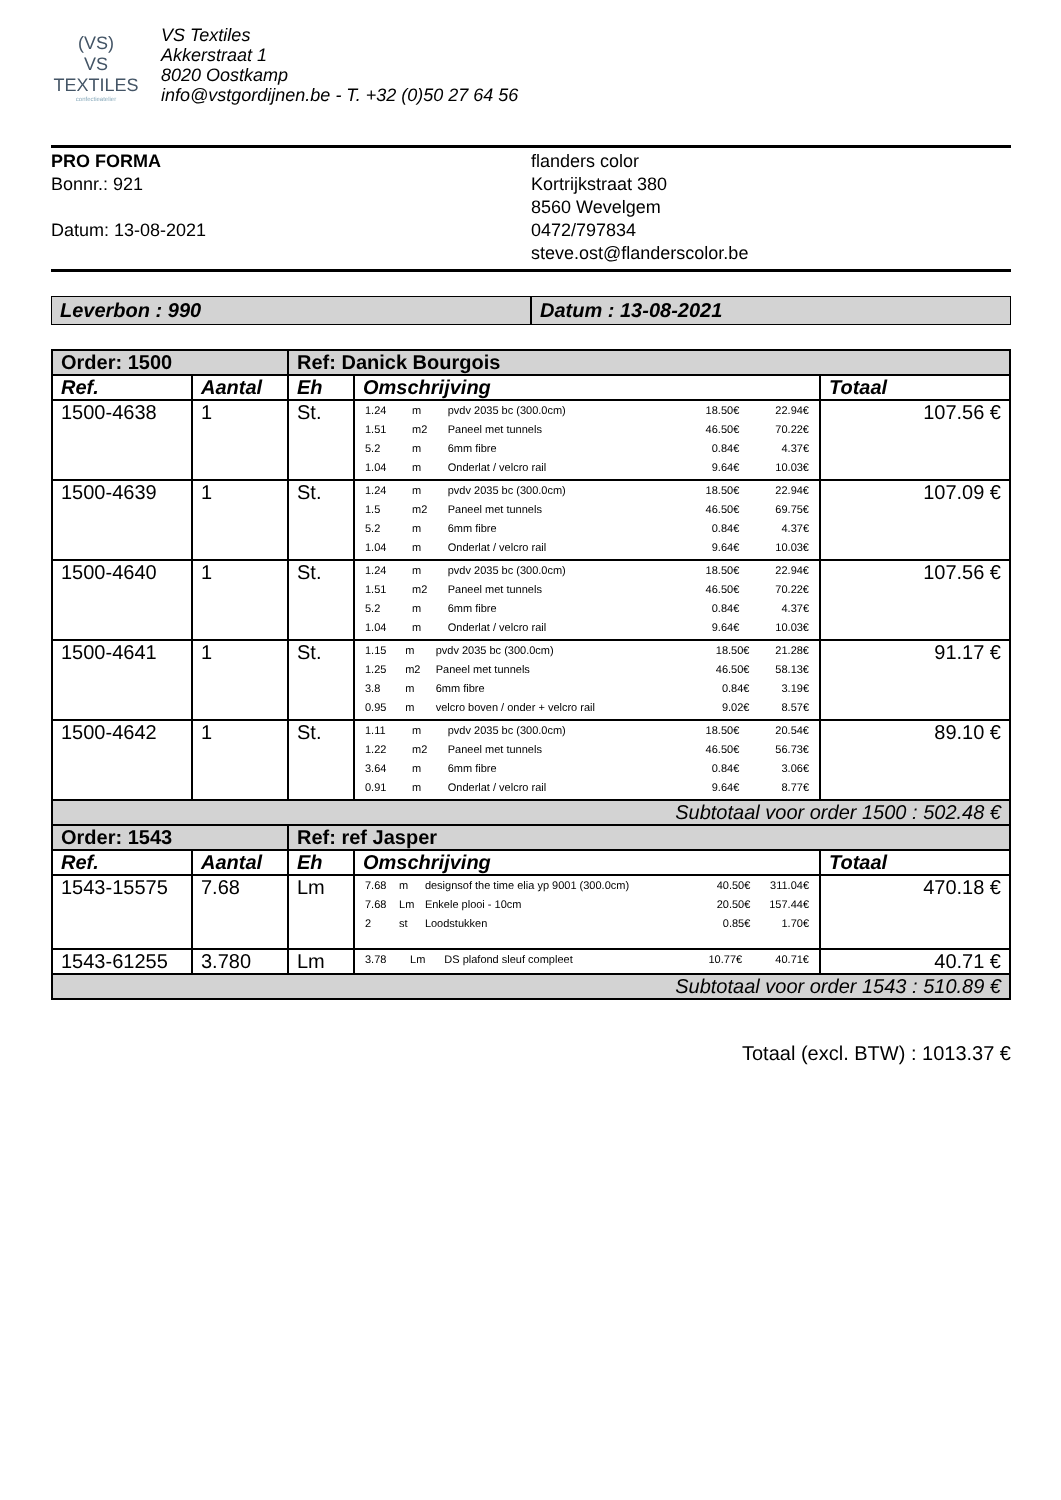(VS)
VS TEXTILES
confectieatelier
VS Textiles
Akkerstraat 1
8020 Oostkamp
info@vstgordijnen.be - T. +32 (0)50 27 64 56
PRO FORMA
Bonnr.: 921
Datum: 13-08-2021
flanders color
Kortrijkstraat 380
8560 Wevelgem
0472/797834
steve.ost@flanderscolor.be
Leverbon : 990 Datum : 13-08-2021
| Order: 1500 | | Ref: Danick Bourgois | | |
| --- | --- | --- | --- | --- |
| Ref. | Aantal | Eh | Omschrijving | Totaal |
| 1500-4638 | 1 | St. | / 1.24 / m / pvdv 2035 bc (300.0cm) / 18.50€ / 22.94€ / / 1.51 / m2 / Paneel met tunnels / 46.50€ / 70.22€ / / 5.2 / m / 6mm fibre / 0.84€ / 4.37€ / / 1.04 / m / Onderlat / velcro rail / 9.64€ / 10.03€ / | 107.56 € |
| 1500-4639 | 1 | St. | / 1.24 / m / pvdv 2035 bc (300.0cm) / 18.50€ / 22.94€ / / 1.5 / m2 / Paneel met tunnels / 46.50€ / 69.75€ / / 5.2 / m / 6mm fibre / 0.84€ / 4.37€ / / 1.04 / m / Onderlat / velcro rail / 9.64€ / 10.03€ / | 107.09 € |
| 1500-4640 | 1 | St. | / 1.24 / m / pvdv 2035 bc (300.0cm) / 18.50€ / 22.94€ / / 1.51 / m2 / Paneel met tunnels / 46.50€ / 70.22€ / / 5.2 / m / 6mm fibre / 0.84€ / 4.37€ / / 1.04 / m / Onderlat / velcro rail / 9.64€ / 10.03€ / | 107.56 € |
| 1500-4641 | 1 | St. | / 1.15 / m / pvdv 2035 bc (300.0cm) / 18.50€ / 21.28€ / / 1.25 / m2 / Paneel met tunnels / 46.50€ / 58.13€ / / 3.8 / m / 6mm fibre / 0.84€ / 3.19€ / / 0.95 / m / velcro boven / onder + velcro rail / 9.02€ / 8.57€ / | 91.17 € |
| 1500-4642 | 1 | St. | / 1.11 / m / pvdv 2035 bc (300.0cm) / 18.50€ / 20.54€ / / 1.22 / m2 / Paneel met tunnels / 46.50€ / 56.73€ / / 3.64 / m / 6mm fibre / 0.84€ / 3.06€ / / 0.91 / m / Onderlat / velcro rail / 9.64€ / 8.77€ / | 89.10 € |
| Subtotaal voor order 1500 : 502.48 € | | | | |
| Order: 1543 | | Ref: ref Jasper | | |
| Ref. | Aantal | Eh | Omschrijving | Totaal |
| 1543-15575 | 7.68 | Lm | / 7.68 / m / designsof the time elia yp 9001 (300.0cm) / 40.50€ / 311.04€ / / 7.68 / Lm / Enkele plooi - 10cm / 20.50€ / 157.44€ / / 2 / st / Loodstukken / 0.85€ / 1.70€ / | 470.18 € |
| 1543-61255 | 3.780 | Lm | / 3.78 / Lm / DS plafond sleuf compleet / 10.77€ / 40.71€ / | 40.71 € |
| Subtotaal voor order 1543 : 510.89 € | | | | |
Totaal (excl. BTW) : 1013.37 €